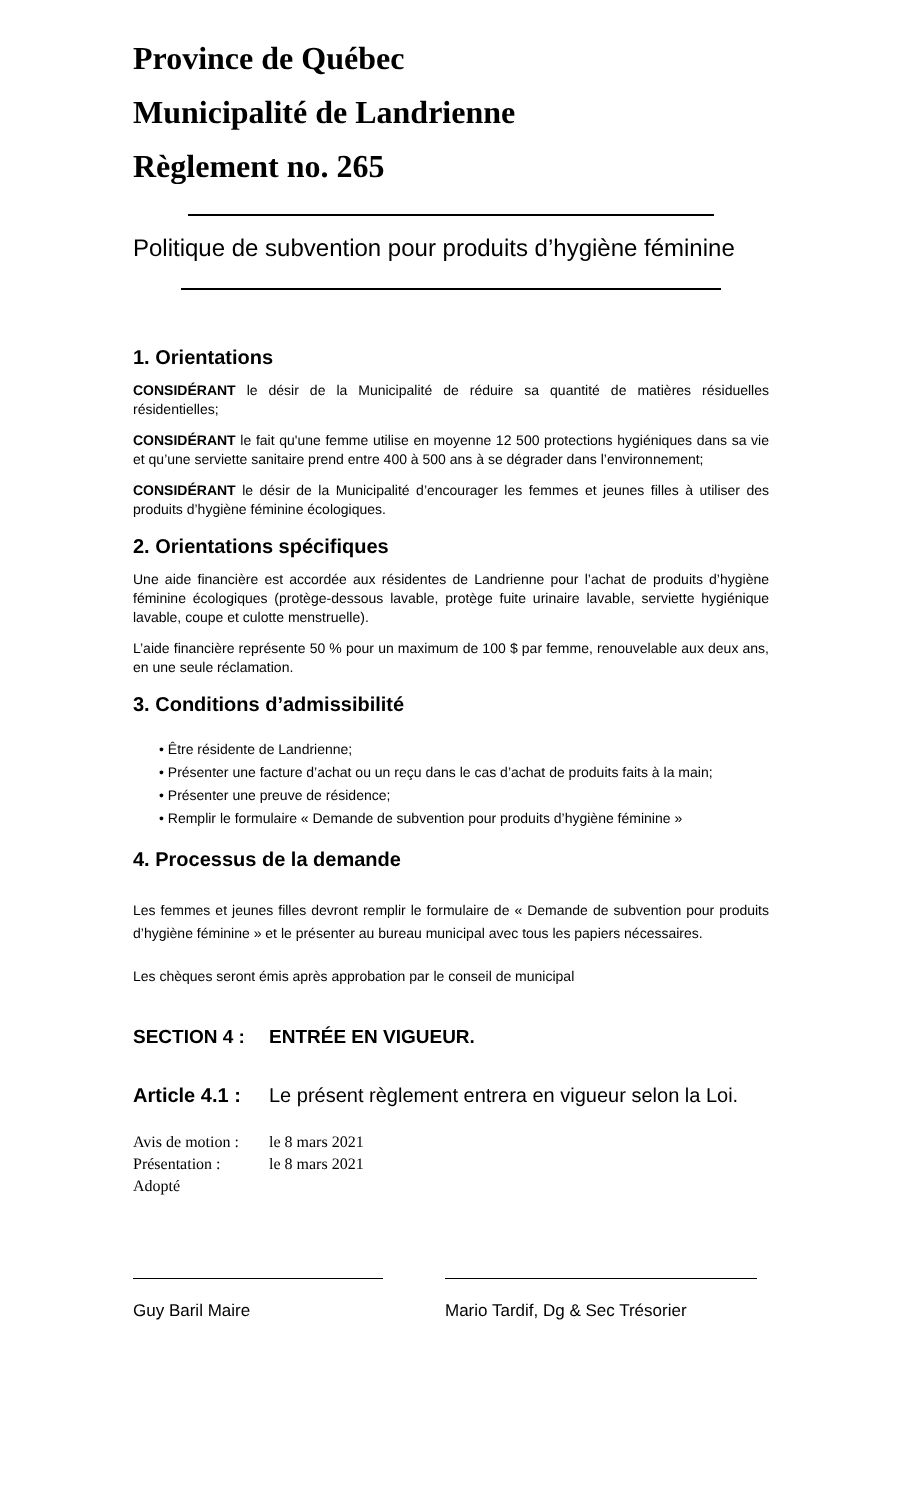Province de Québec
Municipalité de Landrienne
Règlement no. 265
Politique de subvention pour produits d’hygiène féminine
1. Orientations
CONSIDÉRANT le désir de la Municipalité de réduire sa quantité de matières résiduelles résidentielles;
CONSIDÉRANT le fait qu'une femme utilise en moyenne 12 500 protections hygiéniques dans sa vie et qu’une serviette sanitaire prend entre 400 à 500 ans à se dégrader dans l’environnement;
CONSIDÉRANT le désir de la Municipalité d’encourager les femmes et jeunes filles à utiliser des produits d’hygiène féminine écologiques.
2. Orientations spécifiques
Une aide financière est accordée aux résidentes de Landrienne pour l’achat de produits d’hygiène féminine écologiques (protège-dessous lavable, protège fuite urinaire lavable, serviette hygiénique lavable, coupe et culotte menstruelle).
L’aide financière représente 50 % pour un maximum de 100 $ par femme, renouvelable aux deux ans, en une seule réclamation.
3. Conditions d’admissibilité
• Être résidente de Landrienne;
• Présenter une facture d’achat ou un reçu dans le cas d’achat de produits faits à la main;
• Présenter une preuve de résidence;
• Remplir le formulaire « Demande de subvention pour produits d’hygiène féminine »
4. Processus de la demande
Les femmes et jeunes filles devront remplir le formulaire de « Demande de subvention pour produits d’hygiène féminine » et le présenter au bureau municipal avec tous les papiers nécessaires.
Les chèques seront émis après approbation par le conseil de municipal
SECTION 4 : ENTRÉE EN VIGUEUR.
Article 4.1 : Le présent règlement entrera en vigueur selon la Loi.
Avis de motion : le 8 mars 2021
Présentation : le 8 mars 2021
Adopté
Guy Baril Maire Mario Tardif, Dg & Sec Trésorier